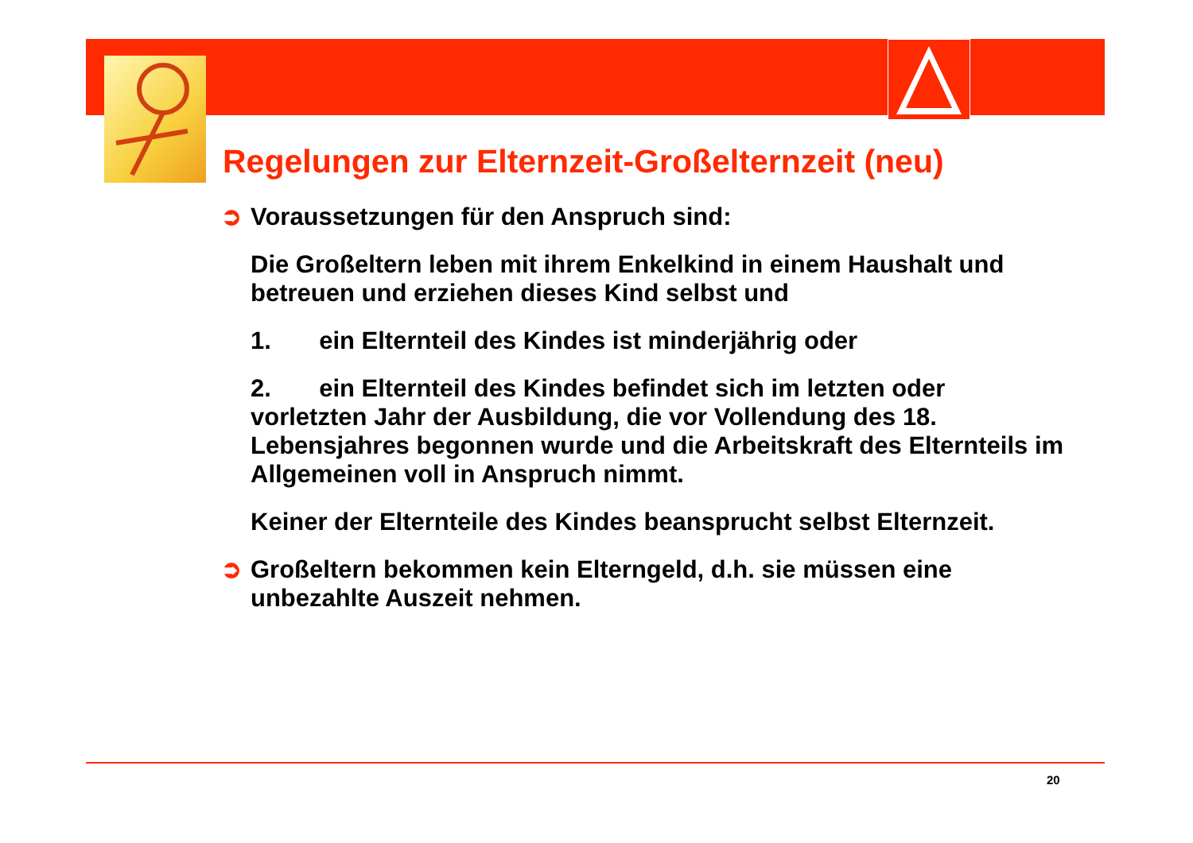Regelungen zur Elternzeit-Großelternzeit (neu)
➲ Voraussetzungen für den Anspruch sind:
Die Großeltern leben mit ihrem Enkelkind in einem Haushalt und betreuen und erziehen dieses Kind selbst und
1. ein Elternteil des Kindes ist minderjährig oder
2. ein Elternteil des Kindes befindet sich im letzten oder vorletzten Jahr der Ausbildung, die vor Vollendung des 18. Lebensjahres begonnen wurde und die Arbeitskraft des Elternteils im Allgemeinen voll in Anspruch nimmt.
Keiner der Elternteile des Kindes beansprucht selbst Elternzeit.
➲ Großeltern bekommen kein Elterngeld, d.h. sie müssen eine
unbezahlte Auszeit nehmen.
20